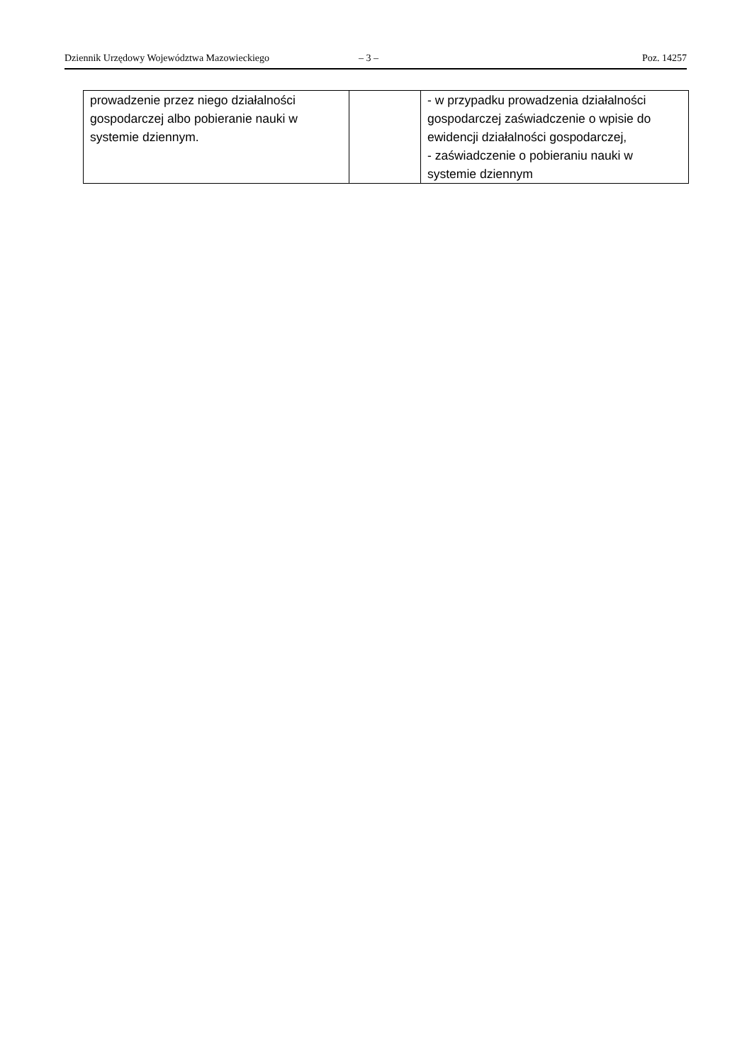Dziennik Urzędowy Województwa Mazowieckiego – 3 – Poz. 14257
| prowadzenie przez niego działalności gospodarczej albo pobieranie nauki w systemie dziennym. | | - w przypadku prowadzenia działalności gospodarczej zaświadczenie o wpisie do ewidencji działalności gospodarczej, - zaświadczenie o pobieraniu nauki w systemie dziennym |